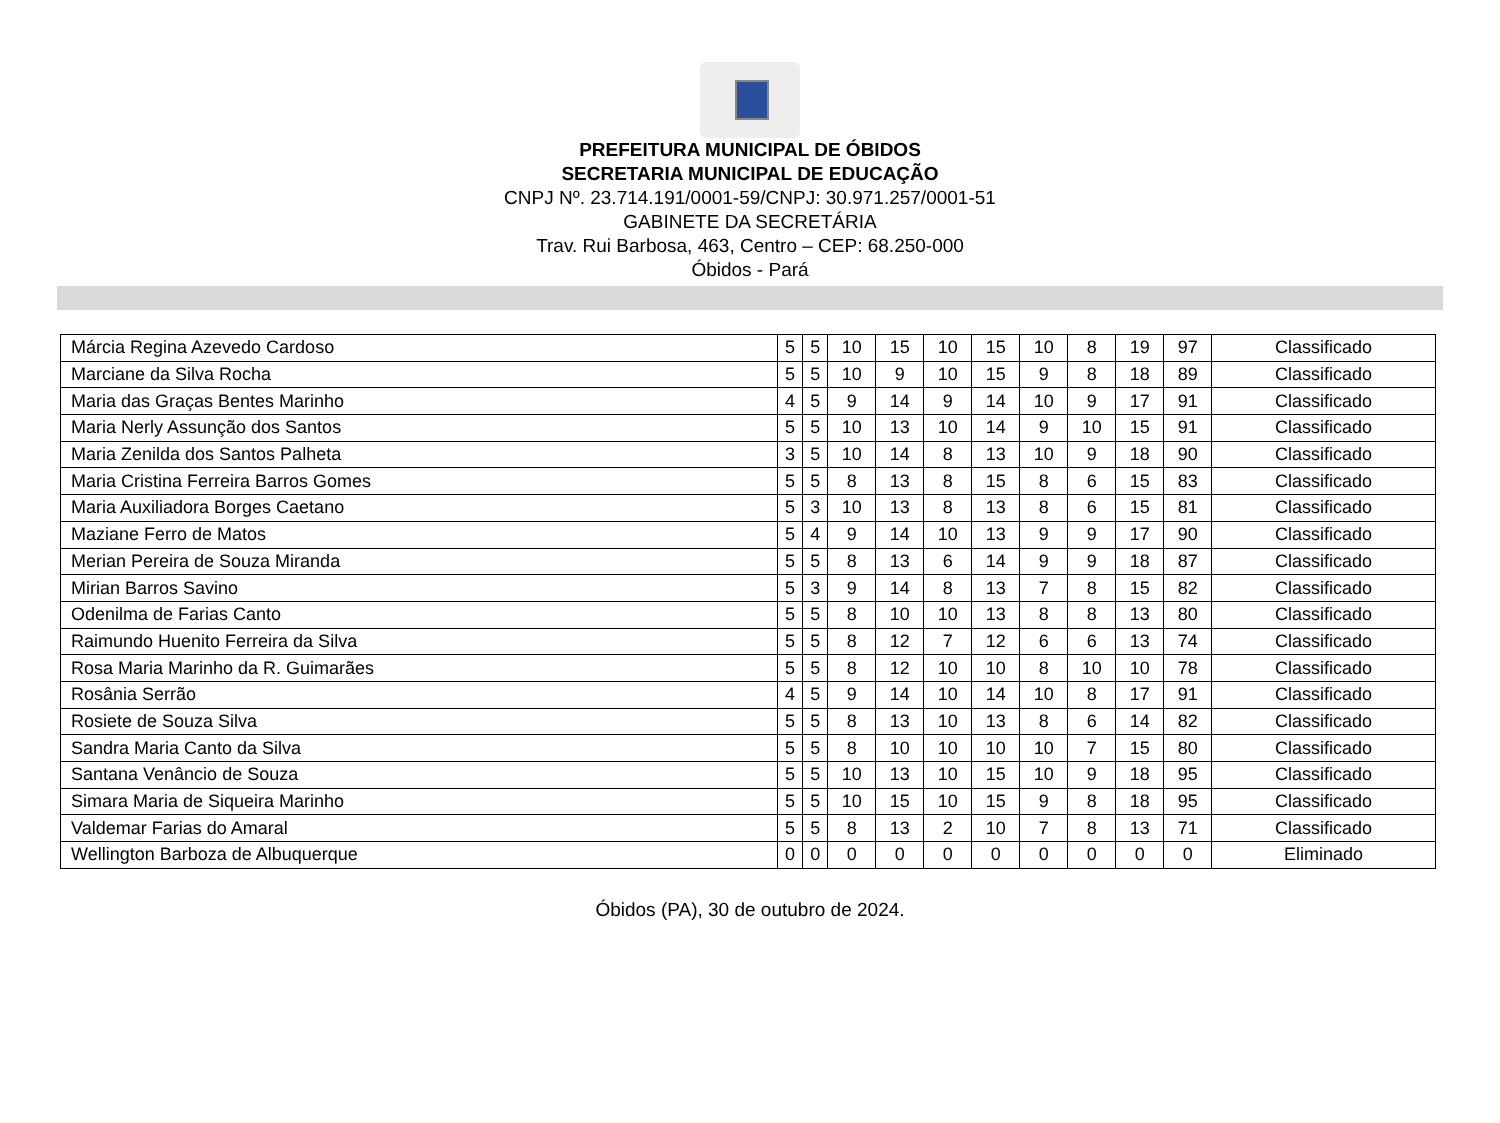PREFEITURA MUNICIPAL DE ÓBIDOS
SECRETARIA MUNICIPAL DE EDUCAÇÃO
CNPJ Nº. 23.714.191/0001-59/CNPJ: 30.971.257/0001-51
GABINETE DA SECRETÁRIA
Trav. Rui Barbosa, 463, Centro – CEP: 68.250-000
Óbidos - Pará
| Márcia Regina Azevedo Cardoso | 5 | 5 | 10 | 15 | 10 | 15 | 10 | 8 | 19 | 97 | Classificado |
| Marciane da Silva Rocha | 5 | 5 | 10 | 9 | 10 | 15 | 9 | 8 | 18 | 89 | Classificado |
| Maria das Graças Bentes Marinho | 4 | 5 | 9 | 14 | 9 | 14 | 10 | 9 | 17 | 91 | Classificado |
| Maria Nerly Assunção dos Santos | 5 | 5 | 10 | 13 | 10 | 14 | 9 | 10 | 15 | 91 | Classificado |
| Maria Zenilda dos Santos Palheta | 3 | 5 | 10 | 14 | 8 | 13 | 10 | 9 | 18 | 90 | Classificado |
| Maria Cristina Ferreira Barros Gomes | 5 | 5 | 8 | 13 | 8 | 15 | 8 | 6 | 15 | 83 | Classificado |
| Maria Auxiliadora Borges Caetano | 5 | 3 | 10 | 13 | 8 | 13 | 8 | 6 | 15 | 81 | Classificado |
| Maziane Ferro de Matos | 5 | 4 | 9 | 14 | 10 | 13 | 9 | 9 | 17 | 90 | Classificado |
| Merian Pereira de Souza Miranda | 5 | 5 | 8 | 13 | 6 | 14 | 9 | 9 | 18 | 87 | Classificado |
| Mirian Barros Savino | 5 | 3 | 9 | 14 | 8 | 13 | 7 | 8 | 15 | 82 | Classificado |
| Odenilma de Farias Canto | 5 | 5 | 8 | 10 | 10 | 13 | 8 | 8 | 13 | 80 | Classificado |
| Raimundo Huenito Ferreira da Silva | 5 | 5 | 8 | 12 | 7 | 12 | 6 | 6 | 13 | 74 | Classificado |
| Rosa Maria Marinho da R. Guimarães | 5 | 5 | 8 | 12 | 10 | 10 | 8 | 10 | 10 | 78 | Classificado |
| Rosânia Serrão | 4 | 5 | 9 | 14 | 10 | 14 | 10 | 8 | 17 | 91 | Classificado |
| Rosiete de Souza Silva | 5 | 5 | 8 | 13 | 10 | 13 | 8 | 6 | 14 | 82 | Classificado |
| Sandra Maria Canto da Silva | 5 | 5 | 8 | 10 | 10 | 10 | 10 | 7 | 15 | 80 | Classificado |
| Santana Venâncio de Souza | 5 | 5 | 10 | 13 | 10 | 15 | 10 | 9 | 18 | 95 | Classificado |
| Simara Maria de Siqueira Marinho | 5 | 5 | 10 | 15 | 10 | 15 | 9 | 8 | 18 | 95 | Classificado |
| Valdemar Farias do Amaral | 5 | 5 | 8 | 13 | 2 | 10 | 7 | 8 | 13 | 71 | Classificado |
| Wellington Barboza de Albuquerque | 0 | 0 | 0 | 0 | 0 | 0 | 0 | 0 | 0 | 0 | Eliminado |
Óbidos (PA), 30 de outubro de 2024.